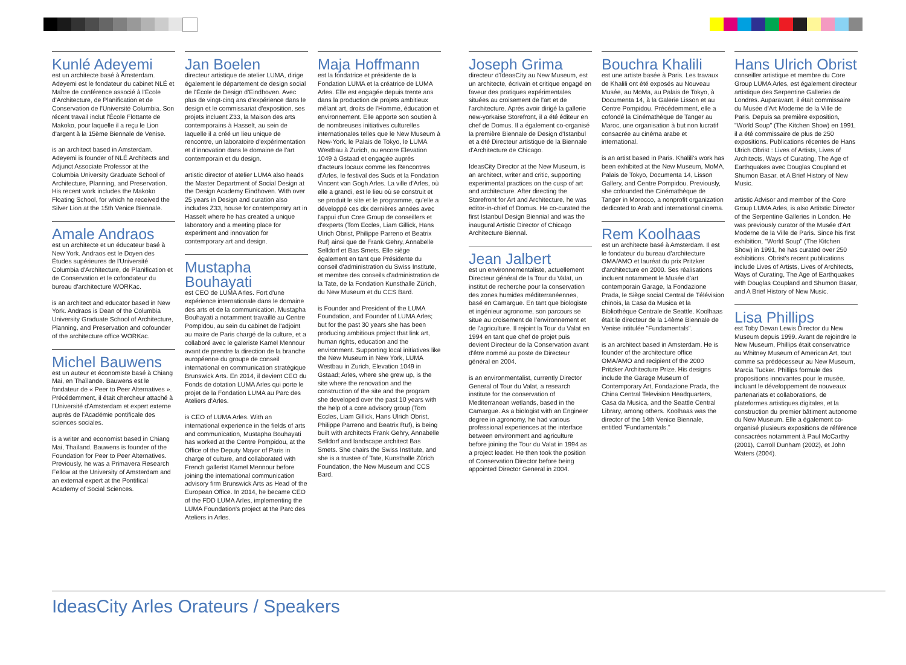Kunlé Adeyemi
est un architecte basé à Amsterdam. Adeyemi est le fondateur du cabinet NLÉ et Maître de conférence associé à l'École d'Architecture, de Planification et de Conservation de l'Université Columbia. Son récent travail inclut l'École Flottante de Makoko, pour laquelle il a reçu le Lion d'argent à la 15ème Biennale de Venise.
is an architect based in Amsterdam. Adeyemi is founder of NLÉ Architects and Adjunct Associate Professor at the Columbia University Graduate School of Architecture, Planning, and Preservation. His recent work includes the Makoko Floating School, for which he received the Silver Lion at the 15th Venice Biennale.
Amale Andraos
est un architecte et un éducateur basé à New York. Andraos est le Doyen des Études supérieures de l'Université Columbia d'Architecture, de Planification et de Conservation et le cofondateur du bureau d'architecture WORKac.
is an architect and educator based in New York. Andraos is Dean of the Columbia University Graduate School of Architecture, Planning, and Preservation and cofounder of the architecture office WORKac.
Michel Bauwens
est un auteur et économiste basé à Chiang Mai, en Thaïlande. Bauwens est le fondateur de « Peer to Peer Alternatives ». Précédemment, il était chercheur attaché à l'Université d'Amsterdam et expert externe auprès de l'Académie pontificale des sciences sociales.
is a writer and economist based in Chiang Mai, Thailand. Bauwens is founder of the Foundation for Peer to Peer Alternatives. Previously, he was a Primavera Research Fellow at the University of Amsterdam and an external expert at the Pontifical Academy of Social Sciences.
Jan Boelen
directeur artistique de atelier LUMA, dirige également le département de design social de l'École de Design d'Eindhoven. Avec plus de vingt-cinq ans d'expérience dans le design et le commissariat d'exposition, ses projets incluent Z33, la Maison des arts contemporains à Hasselt, au sein de laquelle il a créé un lieu unique de rencontre, un laboratoire d'expérimentation et d'innovation dans le domaine de l'art contemporain et du design.
artistic director of atelier LUMA also heads the Master Department of Social Design at the Design Academy Eindhoven. With over 25 years in Design and curation also includes Z33, house for contemporary art in Hasselt where he has created a unique laboratory and a meeting place for experiment and innovation for contemporary art and design.
Mustapha Bouhayati
est CEO de LUMA Arles. Fort d'une expérience internationale dans le domaine des arts et de la communication, Mustapha Bouhayati a notamment travaillé au Centre Pompidou, au sein du cabinet de l'adjoint au maire de Paris chargé de la culture, et a collaboré avec le galeriste Kamel Mennour avant de prendre la direction de la branche européenne du groupe de conseil international en communication stratégique Brunswick Arts. En 2014, il devient CEO du Fonds de dotation LUMA Arles qui porte le projet de la Fondation LUMA au Parc des Ateliers d'Arles.
is CEO of LUMA Arles. With an international experience in the fields of arts and communication, Mustapha Bouhayati has worked at the Centre Pompidou, at the Office of the Deputy Mayor of Paris in charge of culture, and collaborated with French gallerist Kamel Mennour before joining the international communication advisory firm Brunswick Arts as Head of the European Office. In 2014, he became CEO of the FDD LUMA Arles, implementing the LUMA Foundation's project at the Parc des Ateliers in Arles.
Maja Hoffmann
est la fondatrice et présidente de la Fondation LUMA et la créatrice de LUMA Arles. Elle est engagée depuis trente ans dans la production de projets ambitieux mêlant art, droits de l'Homme, éducation et environnement. Elle apporte son soutien à de nombreuses initiatives culturelles internationales telles que le New Museum à New-York, le Palais de Tokyo, le LUMA Westbau à Zurich, ou encore Elevation 1049 à Gstaad et engagée auprès d'acteurs locaux comme les Rencontres d'Arles, le festival des Suds et la Fondation Vincent van Gogh Arles. La ville d'Arles, où elle a grandi, est le lieu où se construit et se produit le site et le programme, qu'elle a développé ces dix dernières années avec l'appui d'un Core Group de conseillers et d'experts (Tom Eccles, Liam Gillick, Hans Ulrich Obrist, Philippe Parreno et Beatrix Ruf) ainsi que de Frank Gehry, Annabelle Selldorf et Bas Smets. Elle siège également en tant que Présidente du conseil d'administration du Swiss Institute, et membre des conseils d'administration de la Tate, de la Fondation Kunsthalle Zürich, du New Museum et du CCS Bard.
is Founder and President of the LUMA Foundation, and Founder of LUMA Arles; but for the past 30 years she has been producing ambitious project that link art, human rights, education and the environment. Supporting local initiatives like the New Museum in New York, LUMA Westbau in Zurich, Elevation 1049 in Gstaad; Arles, where she grew up, is the site where the renovation and the construction of the site and the program she developed over the past 10 years with the help of a core advisory group (Tom Eccles, Liam Gillick, Hans Ulrich Obrist, Philippe Parreno and Beatrix Ruf), is being built with architects Frank Gehry, Annabelle Selldorf and landscape architect Bas Smets. She chairs the Swiss Institute, and she is a trustee of Tate, Kunsthalle Zürich Foundation, the New Museum and CCS Bard.
Joseph Grima
directeur d'IdeasCity au New Museum, est un architecte, écrivain et critique engagé en faveur des pratiques expérimentales situées au croisement de l'art et de l'architecture. Après avoir dirigé la gallerie new-yorkaise Storefront, il a été éditeur en chef de Domus. Il a également co-organisé la première Biennale de Design d'Istanbul et a été Directeur artistique de la Biennale d'Architecture de Chicago.
IdeasCity Director at the New Museum, is an architect, writer and critic, supporting experimental practices on the cusp of art and architecture. After directing the Storefront for Art and Architecture, he was editor-in-chief of Domus. He co-curated the first Istanbul Design Biennial and was the inaugural Artistic Director of Chicago Architecture Biennal.
Jean Jalbert
est un environnementaliste, actuellement Directeur général de la Tour du Valat, un institut de recherche pour la conservation des zones humides méditerranéennes, basé en Camargue. En tant que biologiste et ingénieur agronome, son parcours se situe au croisement de l'environnement et de l'agriculture. Il rejoint la Tour du Valat en 1994 en tant que chef de projet puis devient Directeur de la Conservation avant d'être nommé au poste de Directeur général en 2004.
is an environmentalist, currently Director General of Tour du Valat, a research institute for the conservation of Mediterranean wetlands, based in the Camargue. As a biologist with an Engineer degree in agronomy, he had various professional experiences at the interface between environment and agriculture before joining the Tour du Valat in 1994 as a project leader. He then took the position of Conservation Director before being appointed Director General in 2004.
Bouchra Khalili
est une artiste basée à Paris. Les travaux de Khalili ont été exposés au Nouveau Musée, au MoMa, au Palais de Tokyo, à Documenta 14, à la Galerie Lisson et au Centre Pompidou. Précédemment, elle a cofondé la Cinémathèque de Tanger au Maroc, une organisation à but non lucratif consacrée au cinéma arabe et international.
is an artist based in Paris. Khalili's work has been exhibited at the New Museum, MoMA, Palais de Tokyo, Documenta 14, Lisson Gallery, and Centre Pompidou. Previously, she cofounded the Cinémathèque de Tanger in Morocco, a nonprofit organization dedicated to Arab and international cinema.
Rem Koolhaas
est un architecte basé à Amsterdam. Il est le fondateur du bureau d'architecture OMA/AMO et lauréat du prix Pritzker d'architecture en 2000. Ses réalisations incluent notamment le Musée d'art contemporain Garage, la Fondazione Prada, le Siège social Central de Télévision chinois, la Casa da Musica et la Bibliothèque Centrale de Seattle. Koolhaas était le directeur de la 14ème Biennale de Venise intitulée "Fundamentals".
is an architect based in Amsterdam. He is founder of the architecture office OMA/AMO and recipient of the 2000 Pritzker Architecture Prize. His designs include the Garage Museum of Contemporary Art, Fondazione Prada, the China Central Television Headquarters, Casa da Musica, and the Seattle Central Library, among others. Koolhaas was the director of the 14th Venice Biennale, entitled "Fundamentals."
Hans Ulrich Obrist
conseiller artistique et membre du Core Group LUMA Arles, est également directeur artistique des Serpentine Galleries de Londres. Auparavant, il était commissaire du Musée d'Art Moderne de la Ville de Paris. Depuis sa première exposition, "World Soup" (The Kitchen Show) en 1991, il a été commissaire de plus de 250 expositions. Publications récentes de Hans Ulrich Obrist : Lives of Artists, Lives of Architects, Ways of Curating, The Age of Earthquakes avec Douglas Coupland et Shumon Basar, et A Brief History of New Music.
artistic Advisor and member of the Core Group LUMA Arles, is also Artitstic Director of the Serpentine Galleries in London. He was previously curator of the Musée d'Art Moderne de la Ville de Paris. Since his first exhibition, "World Soup" (The Kitchen Show) in 1991, he has curated over 250 exhibitions. Obrist's recent publications include Lives of Artists, Lives of Architects, Ways of Curating, The Age of Earthquakes with Douglas Coupland and Shumon Basar, and A Brief History of New Music.
Lisa Phillips
est Toby Devan Lewis Director du New Museum depuis 1999. Avant de rejoindre le New Museum, Phillips était conservatrice au Whitney Museum of American Art, tout comme sa prédécesseur au New Museum, Marcia Tucker. Phillips formule des propositions innovantes pour le musée, incluant le développement de nouveaux partenariats et collaborations, de plateformes artistiques digitales, et la construction du premier bâtiment autonome du New Museum. Elle a également co-organisé plusieurs expositions de référence consacrées notamment à Paul McCarthy (2001), Carroll Dunham (2002), et John Waters (2004).
IdeasCity Arles Orateurs / Speakers